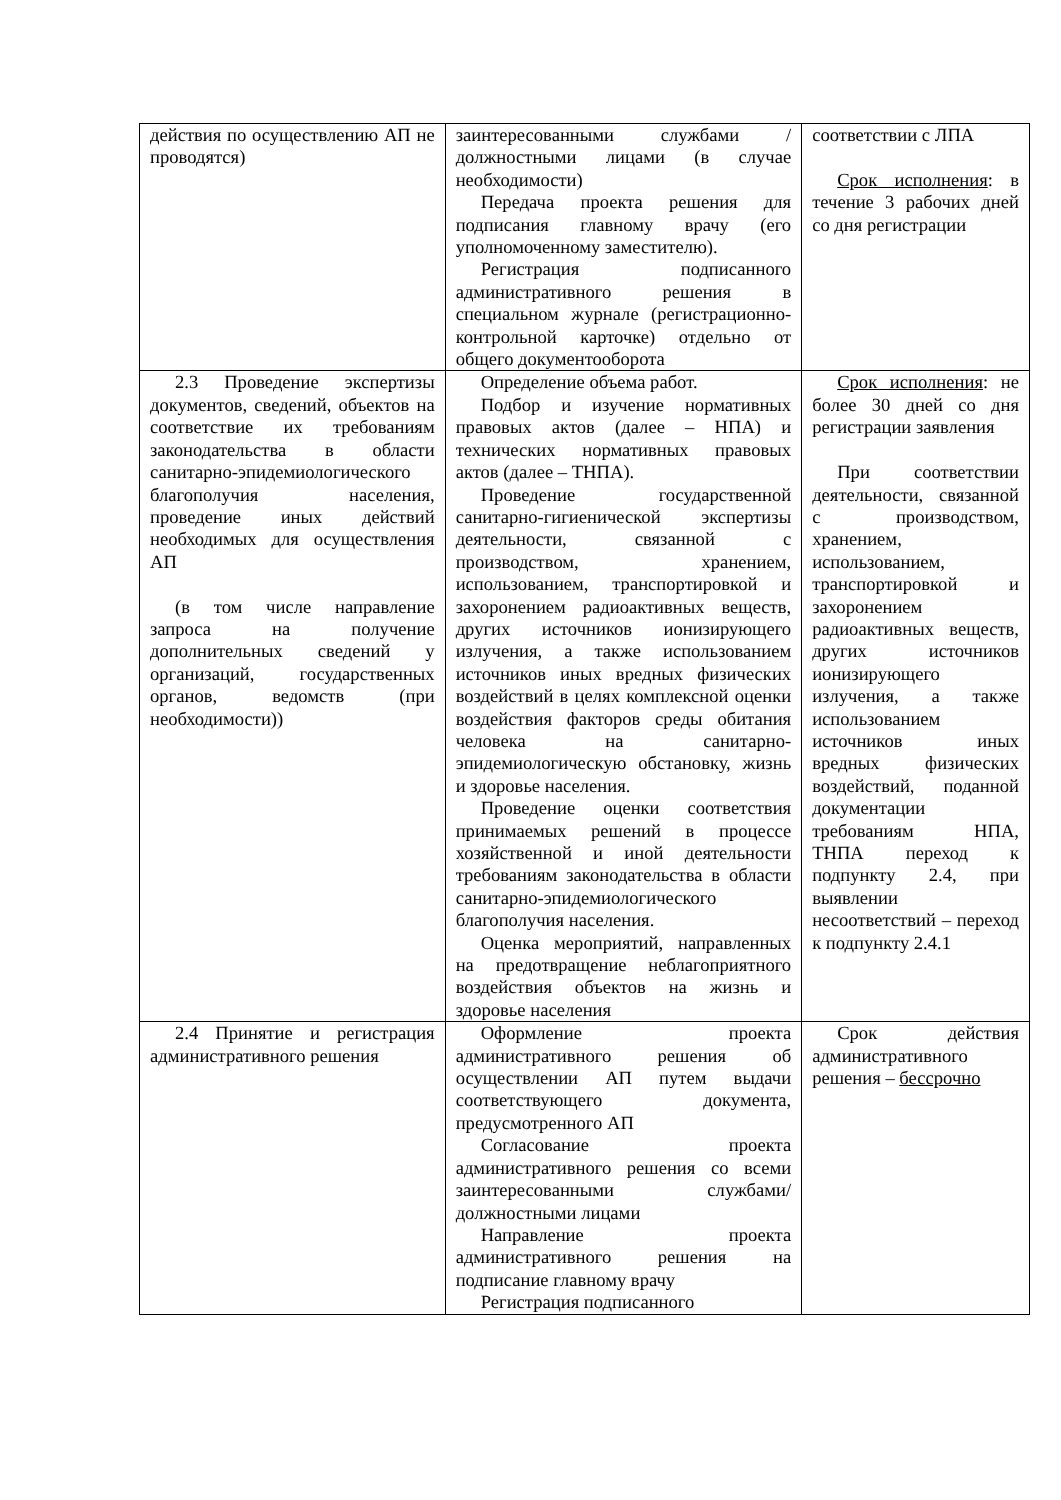| действия по осуществлению АП не проводятся) | заинтересованными службами / должностными лицами (в случае необходимости) Передача проекта решения для подписания главному врачу (его уполномоченному заместителю). Регистрация подписанного административного решения в специальном журнале (регистрационно-контрольной карточке) отдельно от общего документооборота | соответствии с ЛПА Срок исполнения : в течение 3 рабочих дней со дня регистрации |
| 2.3 Проведение экспертизы документов, сведений, объектов на соответствие их требованиям законодательства в области санитарно-эпидемиологического благополучия населения, проведение иных действий необходимых для осуществления АП (в том числе направление запроса на получение дополнительных сведений у организаций, государственных органов, ведомств (при необходимости)) | Определение объема работ. Подбор и изучение нормативных правовых актов (далее – НПА) и технических нормативных правовых актов (далее – ТНПА). Проведение государственной санитарно-гигиенической экспертизы деятельности, связанной с производством, хранением, использованием, транспортировкой и захоронением радиоактивных веществ, других источников ионизирующего излучения, а также использованием источников иных вредных физических воздействий в целях комплексной оценки воздействия факторов среды обитания человека на санитарно-эпидемиологическую обстановку, жизнь и здоровье населения. Проведение оценки соответствия принимаемых решений в процессе хозяйственной и иной деятельности требованиям законодательства в области санитарно-эпидемиологического благополучия населения. Оценка мероприятий, направленных на предотвращение неблагоприятного воздействия объектов на жизнь и здоровье населения | Срок исполнения : не более 30 дней со дня регистрации заявления При соответствии деятельности, связанной с производством, хранением, использованием, транспортировкой и захоронением радиоактивных веществ, других источников ионизирующего излучения, а также использованием источников иных вредных физических воздействий, поданной документации требованиям НПА, ТНПА переход к подпункту 2.4, при выявлении несоответствий – переход к подпункту 2.4.1 |
| 2.4 Принятие и регистрация административного решения | Оформление проекта административного решения об осуществлении АП путем выдачи соответствующего документа, предусмотренного АП Согласование проекта административного решения со всеми заинтересованными службами/должностными лицами Направление проекта административного решения на подписание главному врачу Регистрация подписанного | Срок действия административного решения – бессрочно |